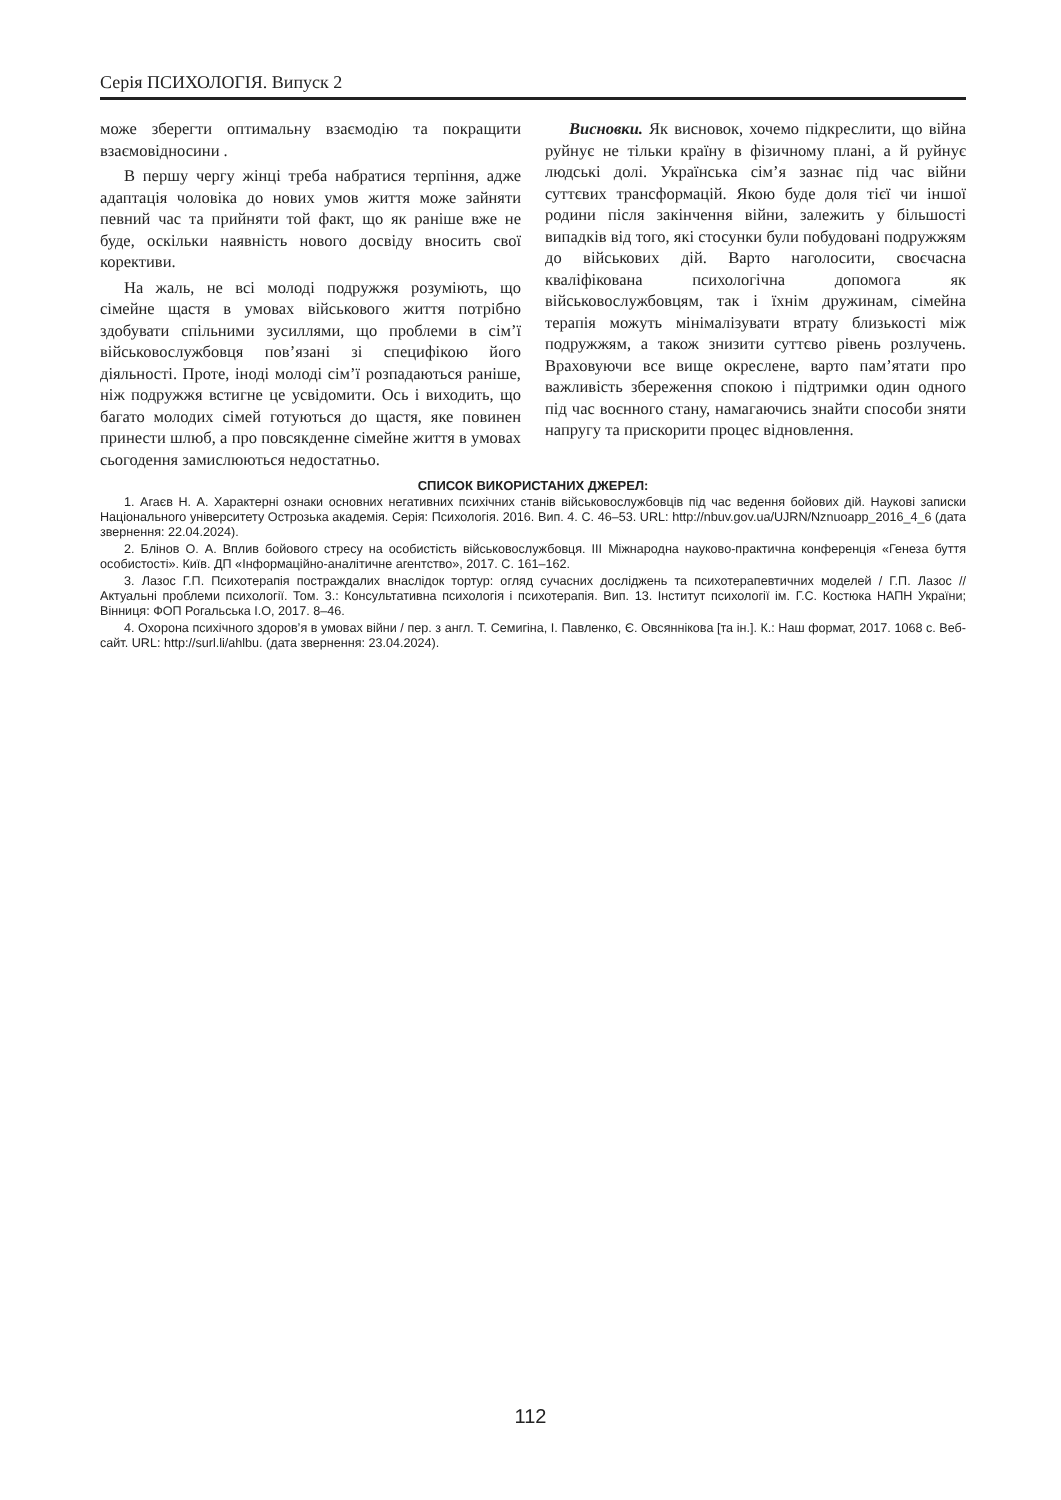Серія ПСИХОЛОГІЯ. Випуск 2
може зберегти оптимальну взаємодію та покращити взаємовідносини .
В першу чергу жінці треба набратися терпіння, адже адаптація чоловіка до нових умов життя може зайняти певний час та прийняти той факт, що як раніше вже не буде, оскільки наявність нового досвіду вносить свої корективи.
На жаль, не всі молоді подружжя розуміють, що сімейне щастя в умовах військового життя потрібно здобувати спільними зусиллями, що проблеми в сім’ї військовослужбовця пов’язані зі специфікою його діяльності. Проте, іноді молоді сім’ї розпадаються раніше, ніж подружжя встигне це усвідомити. Ось і виходить, що багато молодих сімей готуються до щастя, яке повинен принести шлюб, а про повсякденне сімейне життя в умовах сьогодення замислюються недостатньо.
Висновки. Як висновок, хочемо підкреслити, що війна руйнує не тільки країну в фізичному плані, а й руйнує людські долі. Українська сім’я зазнає під час війни суттєвих трансформацій. Якою буде доля тієї чи іншої родини після закінчення війни, залежить у більшості випадків від того, які стосунки були побудовані подружжям до військових дій. Варто наголосити, своєчасна кваліфікована психологічна допомога як військовослужбовцям, так і їхнім дружинам, сімейна терапія можуть мінімалізувати втрату близькості між подружжям, а також знизити суттєво рівень розлучень. Враховуючи все вище окреслене, варто пам’ятати про важливість збереження спокою і підтримки один одного під час воєнного стану, намагаючись знайти способи зняти напругу та прискорити процес відновлення.
СПИСОК ВИКОРИСТАНИХ ДЖЕРЕЛ:
1. Агаєв Н. А. Характерні ознаки основних негативних психічних станів військовослужбовців під час ведення бойових дій. Наукові записки Національного університету Острозька академія. Серія: Психологія. 2016. Вип. 4. С. 46–53. URL: http://nbuv.gov.ua/UJRN/Nznuoapp_2016_4_6 (дата звернення: 22.04.2024).
2. Блінов О. А. Вплив бойового стресу на особистість військовослужбовця. ІІІ Міжнародна науково-практична конференція «Генеза буття особистості». Київ. ДП «Інформаційно-аналітичне агентство», 2017. С. 161–162.
3. Лазос Г.П. Психотерапія постраждалих внаслідок тортур: огляд сучасних досліджень та психотерапевтичних моделей / Г.П. Лазос // Актуальні проблеми психології. Том. 3.: Консультативна психологія і психотерапія. Вип. 13. Інститут психології ім. Г.С. Костюка НАПН України; Вінниця: ФОП Рогальська І.О, 2017. 8–46.
4. Охорона психічного здоров’я в умовах війни / пер. з англ. Т. Семигіна, І. Павленко, Є. Овсяннікова [та ін.]. К.: Наш формат, 2017. 1068 с. Веб-сайт. URL: http://surl.li/ahlbu. (дата звернення: 23.04.2024).
112